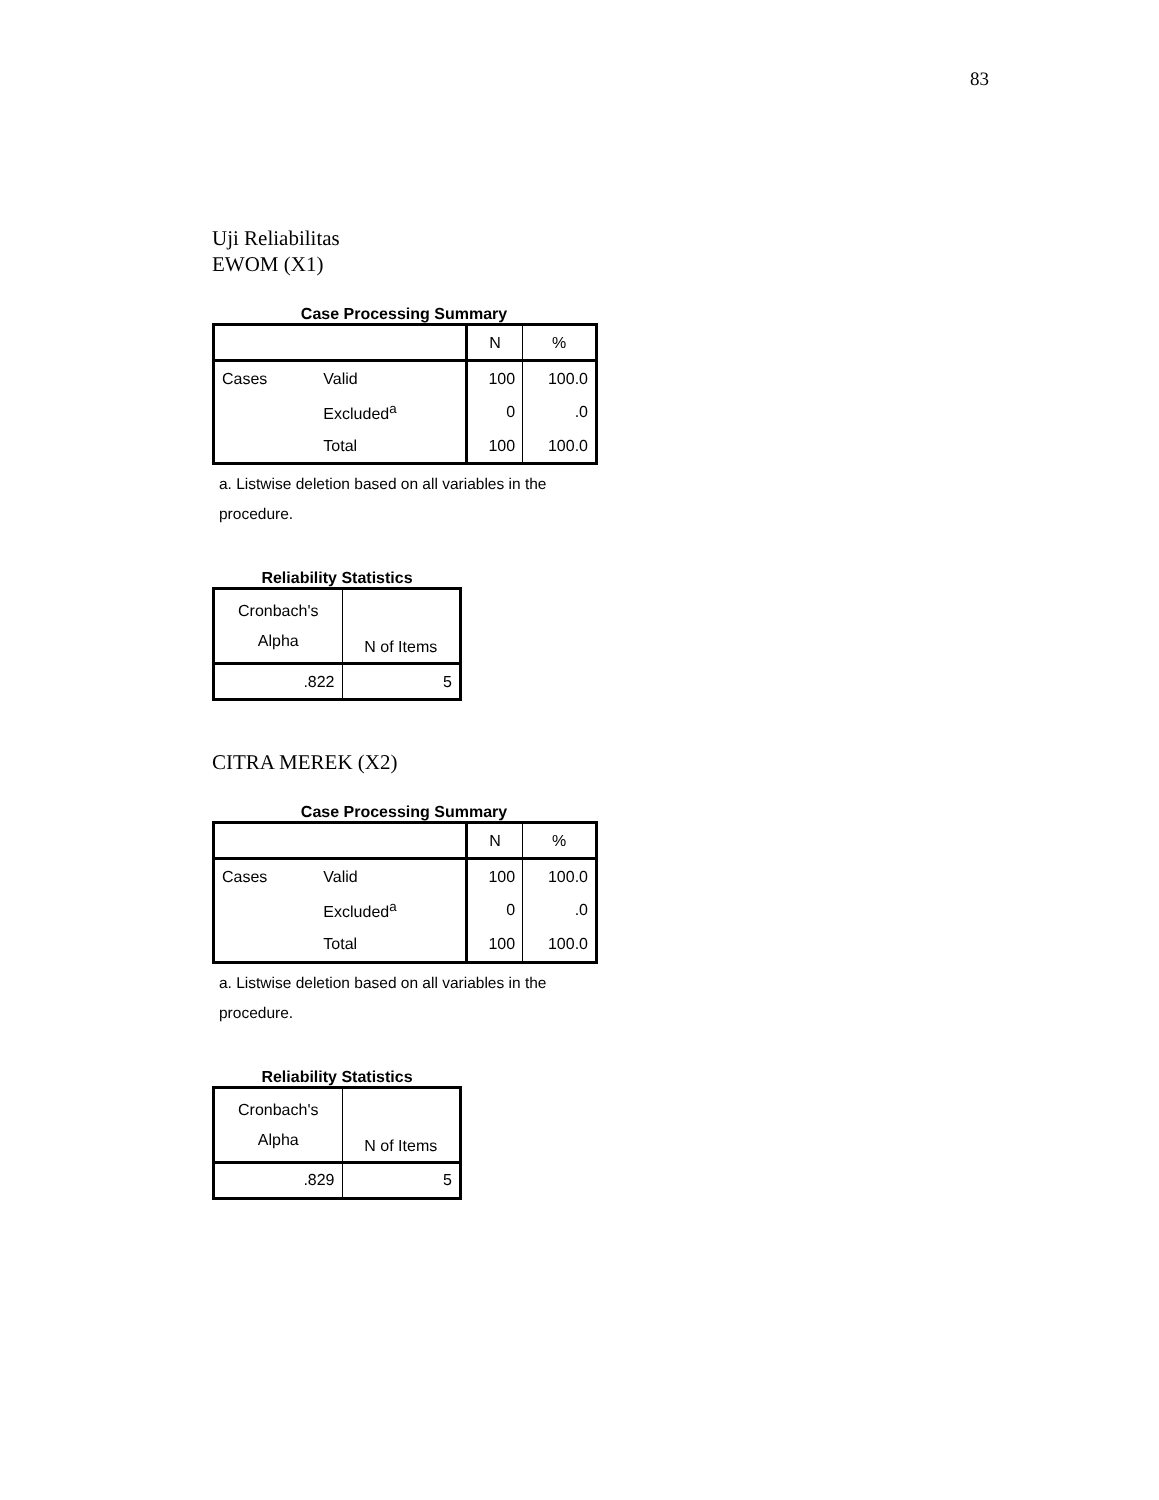83
Uji Reliabilitas
EWOM (X1)
Case Processing Summary
| | | N | % |
| Cases | Valid | 100 | 100.0 |
| | Excluded<sup>a</sup> | 0 | .0 |
| | Total | 100 | 100.0 |
a. Listwise deletion based on all variables in the procedure.
Reliability Statistics
| Cronbach's Alpha | N of Items |
| .822 | 5 |
CITRA MEREK (X2)
Case Processing Summary
| | | N | % |
| Cases | Valid | 100 | 100.0 |
| | Excluded<sup>a</sup> | 0 | .0 |
| | Total | 100 | 100.0 |
a. Listwise deletion based on all variables in the procedure.
Reliability Statistics
| Cronbach's Alpha | N of Items |
| .829 | 5 |